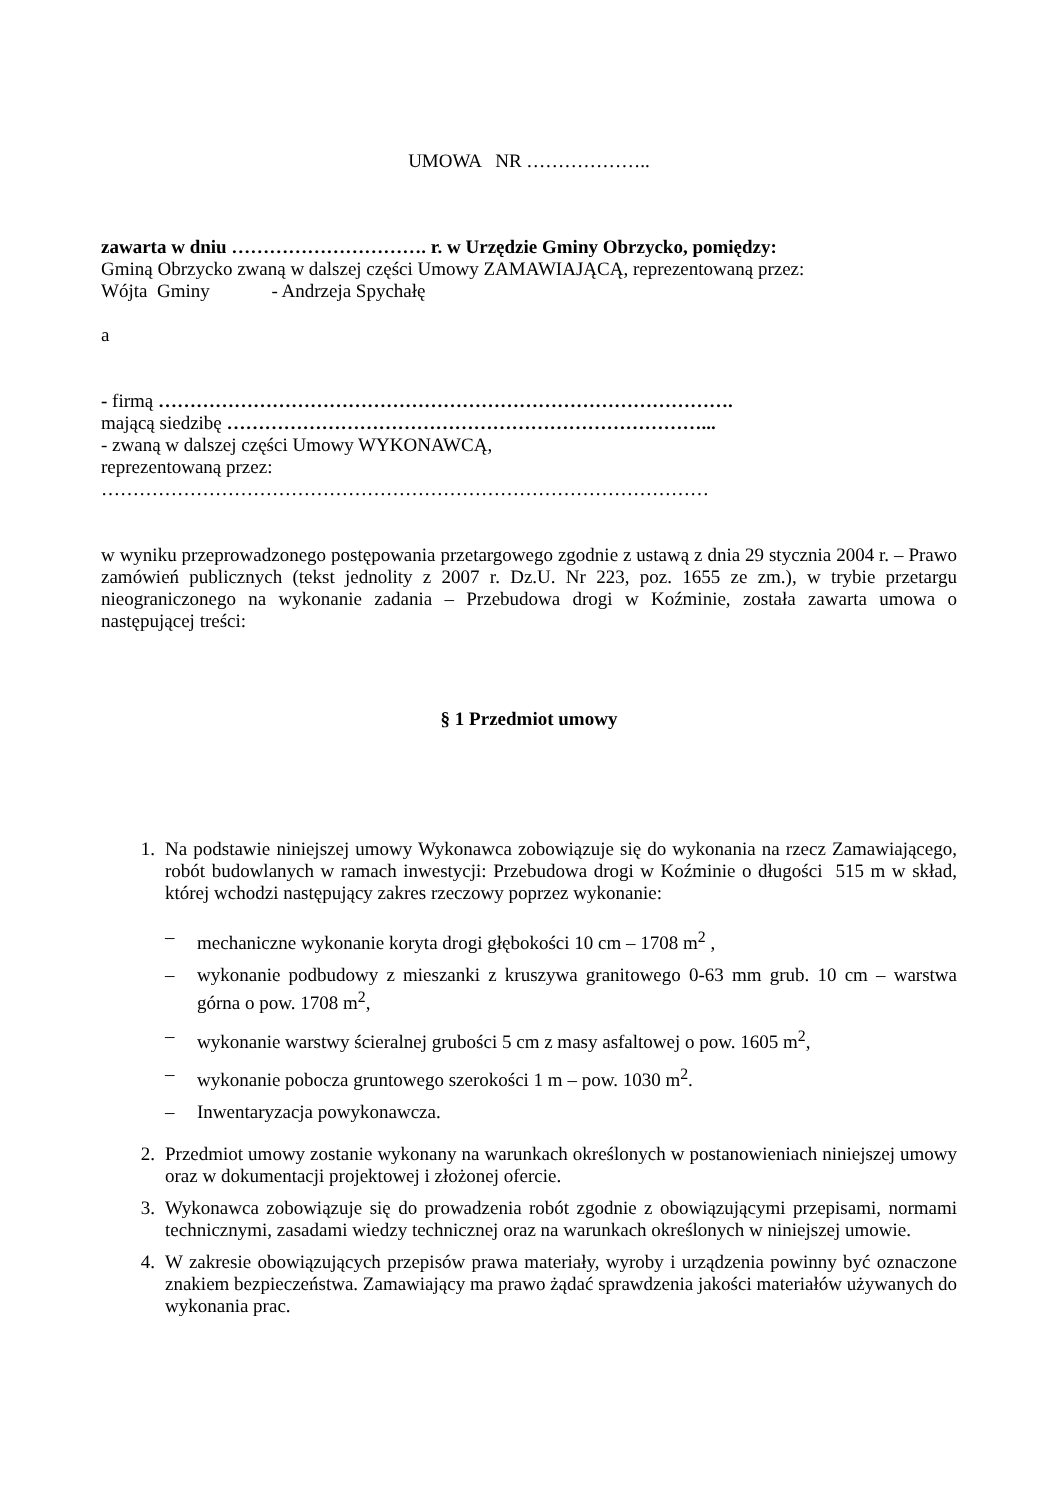UMOWA NR ………………..
zawarta w dniu …………………………. r. w Urzędzie Gminy Obrzycko, pomiędzy:
Gminą Obrzycko zwaną w dalszej części Umowy ZAMAWIAJĄCĄ, reprezentowaną przez:
Wójta Gminy - Andrzeja Spychałę
a
- firmą ……………………………………………………………………………….
mającą siedzibę …………………………………………………………………...
- zwaną w dalszej części Umowy WYKONAWCĄ,
reprezentowaną przez:
……………………………………………………………………………………
w wyniku przeprowadzonego postępowania przetargowego zgodnie z ustawą z dnia 29 stycznia 2004 r. – Prawo zamówień publicznych (tekst jednolity z 2007 r. Dz.U. Nr 223, poz. 1655 ze zm.), w trybie przetargu nieograniczonego na wykonanie zadania – Przebudowa drogi w Koźminie, została zawarta umowa o następującej treści:
§ 1 Przedmiot umowy
1. Na podstawie niniejszej umowy Wykonawca zobowiązuje się do wykonania na rzecz Zamawiającego, robót budowlanych w ramach inwestycji: Przebudowa drogi w Koźminie o długości 515 m w skład, której wchodzi następujący zakres rzeczowy poprzez wykonanie:
– mechaniczne wykonanie koryta drogi głębokości 10 cm – 1708 m<sup>2</sup> ,
– wykonanie podbudowy z mieszanki z kruszywa granitowego 0-63 mm grub. 10 cm – warstwa górna o pow. 1708 m<sup>2</sup>,
– wykonanie warstwy ścieralnej grubości 5 cm z masy asfaltowej o pow. 1605 m<sup>2</sup>,
– wykonanie pobocza gruntowego szerokości 1 m – pow. 1030 m<sup>2</sup>.
– Inwentaryzacja powykonawcza.
2. Przedmiot umowy zostanie wykonany na warunkach określonych w postanowieniach niniejszej umowy oraz w dokumentacji projektowej i złożonej ofercie.
3. Wykonawca zobowiązuje się do prowadzenia robót zgodnie z obowiązującymi przepisami, normami technicznymi, zasadami wiedzy technicznej oraz na warunkach określonych w niniejszej umowie.
4. W zakresie obowiązujących przepisów prawa materiały, wyroby i urządzenia powinny być oznaczone znakiem bezpieczeństwa. Zamawiający ma prawo żądać sprawdzenia jakości materiałów używanych do wykonania prac.